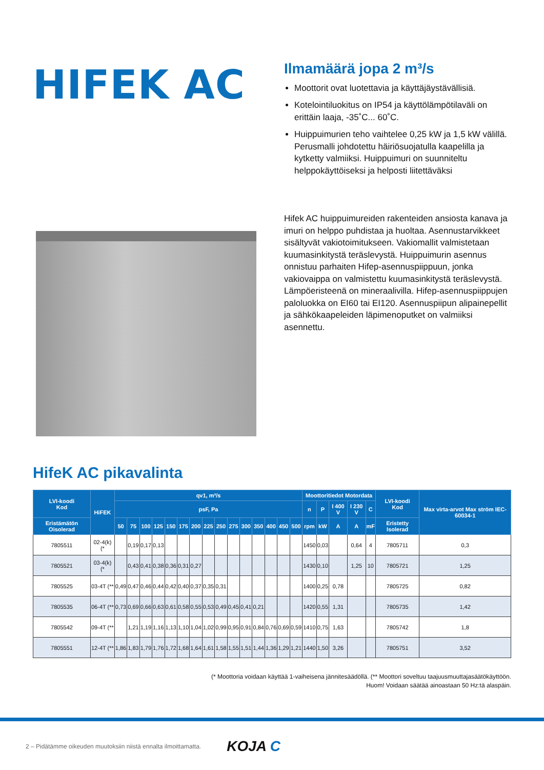HIFEK AC
Ilmamäärä jopa 2 m³/s
Moottorit ovat luotettavia ja käyttäjäystävällisiä.
Kotelointiluokitus on IP54 ja käyttölämpötilaväli on erittäin laaja, -35˚C... 60˚C.
Huippuimurien teho vaihtelee 0,25 kW ja 1,5 kW välillä. Perusmalli johdotettu häiriösuojatulla kaapelilla ja kytketty valmiiksi. Huippuimuri on suunniteltu helppokäyttöiseksi ja helposti liitettäväksi
Hifek AC huippuimureiden rakenteiden ansiosta kanava ja imuri on helppo puhdistaa ja huoltaa. Asennustarvikkeet sisältyvät vakiotoimitukseen. Vakiomallit valmistetaan kuumasinkitystä teräslevystä. Huippuimurin asennus onnistuu parhaiten Hifep-asennuspiippuun, jonka vakiovaippa on valmistettu kuumasinkitystä teräslevystä. Lämpöeristeenä on mineraalivilla. Hifep-asennuspiippujen paloluokka on EI60 tai EI120. Asennuspiipun alipainepellit ja sähkökaapeleiden läpimenoputket on valmiiksi asennettu.
HifeK AC pikavalinta
| LVI-koodi Kod | HiFEK | qv1, m³/s | | | | | | | | | | | | | | | Moottoritiedot Motordata | | | | | LVI-koodi Kod | Max virta-arvot Max ström IEC-60034-1 |
| --- | --- | --- | --- | --- | --- | --- | --- | --- | --- | --- | --- | --- | --- | --- | --- | --- | --- | --- | --- | --- | --- | --- | --- |
| | | psF, Pa | | | | | | | | | | | | | | | n | P | I 400 V | I 230 V | C | | |
| Eristämätön Oisolerad | | 50 | 75 | 100 | 125 | 150 | 175 | 200 | 225 | 250 | 275 | 300 | 350 | 400 | 450 | 500 | rpm | kW | A | A | mF | Eristetty Isolerad | |
| 7805511 | 02-4(k) (* | | 0,19 | 0,17 | 0,13 | | | | | | | | | | | | 1450 | 0,03 | | 0,64 | 4 | 7805711 | 0,3 |
| 7805521 | 03-4(k) (* | | 0,43 | 0,41 | 0,38 | 0,36 | 0,31 | 0,27 | | | | | | | | | 1430 | 0,10 | | 1,25 | 10 | 7805721 | 1,25 |
| 7805525 | 03-4T (** | 0,49 | 0,47 | 0,46 | 0,44 | 0,42 | 0,40 | 0,37 | 0,35 | 0,31 | | | | | | | 1400 | 0,25 | 0,78 | | | 7805725 | 0,82 |
| 7805535 | 06-4T (** | 0,73 | 0,69 | 0,66 | 0,63 | 0,61 | 0,58 | 0,55 | 0,53 | 0,49 | 0,45 | 0,41 | 0,21 | | | | 1420 | 0,55 | 1,31 | | | 7805735 | 1,42 |
| 7805542 | 09-4T (** | | 1,21 | 1,19 | 1,16 | 1,13 | 1,10 | 1,04 | 1,02 | 0,99 | 0,95 | 0,91 | 0,84 | 0,76 | 0,69 | 0,59 | 1410 | 0,75 | 1,63 | | | 7805742 | 1,8 |
| 7805551 | 12-4T (** | 1,86 | 1,83 | 1,79 | 1,76 | 1,72 | 1,68 | 1,64 | 1,61 | 1,58 | 1,55 | 1,51 | 1,44 | 1,36 | 1,29 | 1,21 | 1440 | 1,50 | 3,26 | | | 7805751 | 3,52 |
(* Moottoria voidaan käyttää 1-vaiheisena jännitesäädöllä. (** Moottori soveltuu taajuusmuuttajasäätökäyttöön.
Huom! Voidaan säätää ainoastaan 50 Hz:tä alaspäin.
2 – Pidätämme oikeuden muutoksiin niistä ennalta ilmoittamatta. KOJA C